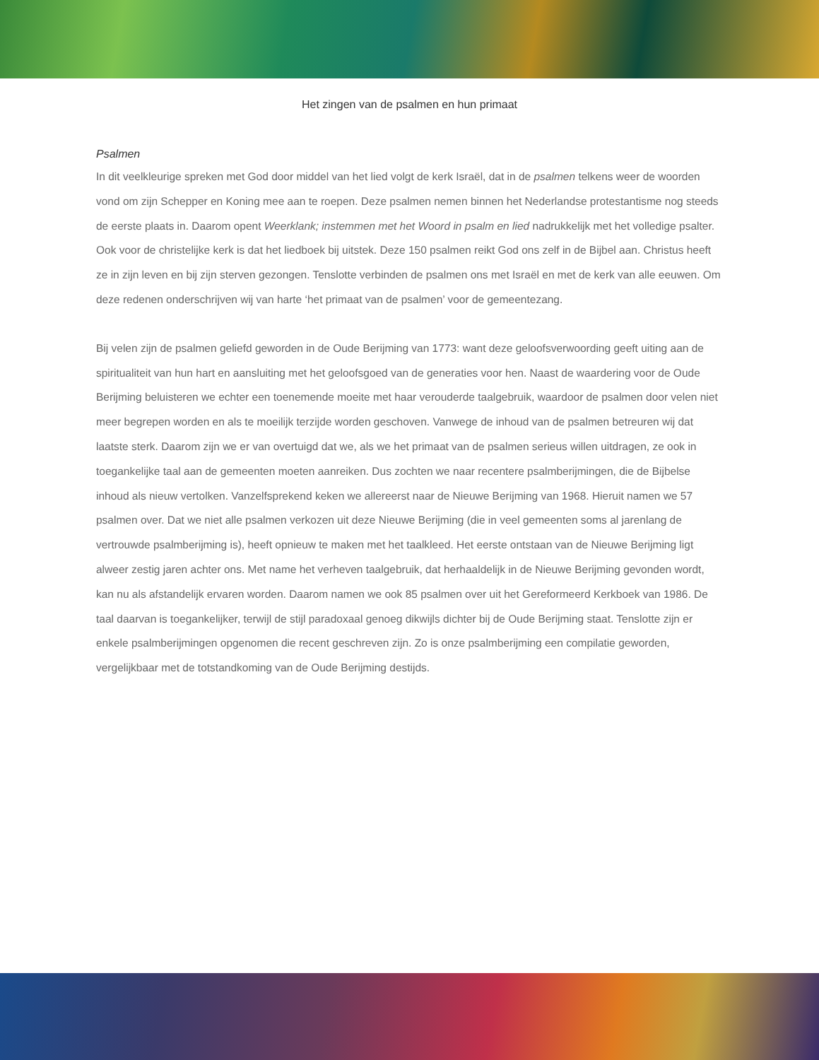Het zingen van de psalmen en hun primaat
Psalmen
In dit veelkleurige spreken met God door middel van het lied volgt de kerk Israël, dat in de psalmen telkens weer de woorden vond om zijn Schepper en Koning mee aan te roepen. Deze psalmen nemen binnen het Nederlandse protestantisme nog steeds de eerste plaats in. Daarom opent Weerklank; instemmen met het Woord in psalm en lied nadrukkelijk met het volledige psalter. Ook voor de christelijke kerk is dat het liedboek bij uitstek. Deze 150 psalmen reikt God ons zelf in de Bijbel aan. Christus heeft ze in zijn leven en bij zijn sterven gezongen. Tenslotte verbinden de psalmen ons met Israël en met de kerk van alle eeuwen. Om deze redenen onderschrijven wij van harte ‘het primaat van de psalmen’ voor de gemeentezang.
Bij velen zijn de psalmen geliefd geworden in de Oude Berijming van 1773: want deze geloofsverwoording geeft uiting aan de spiritualiteit van hun hart en aansluiting met het geloofsgoed van de generaties voor hen. Naast de waardering voor de Oude Berijming beluisteren we echter een toenemende moeite met haar verouderde taalgebruik, waardoor de psalmen door velen niet meer begrepen worden en als te moeilijk terzijde worden geschoven. Vanwege de inhoud van de psalmen betreuren wij dat laatste sterk. Daarom zijn we er van overtuigd dat we, als we het primaat van de psalmen serieus willen uitdragen, ze ook in toegankelijke taal aan de gemeenten moeten aanreiken. Dus zochten we naar recentere psalmberijmingen, die de Bijbelse inhoud als nieuw vertolken. Vanzelfsprekend keken we allereerst naar de Nieuwe Berijming van 1968. Hieruit namen we 57 psalmen over. Dat we niet alle psalmen verkozen uit deze Nieuwe Berijming (die in veel gemeenten soms al jarenlang de vertrouwde psalmberijming is), heeft opnieuw te maken met het taalkleed. Het eerste ontstaan van de Nieuwe Berijming ligt alweer zestig jaren achter ons. Met name het verheven taalgebruik, dat herhaaldelijk in de Nieuwe Berijming gevonden wordt, kan nu als afstandelijk ervaren worden. Daarom namen we ook 85 psalmen over uit het Gereformeerd Kerkboek van 1986. De taal daarvan is toegankelijker, terwijl de stijl paradoxaal genoeg dikwijls dichter bij de Oude Berijming staat. Tenslotte zijn er enkele psalmberijmingen opgenomen die recent geschreven zijn. Zo is onze psalmberijming een compilatie geworden, vergelijkbaar met de totstandkoming van de Oude Berijming destijds.